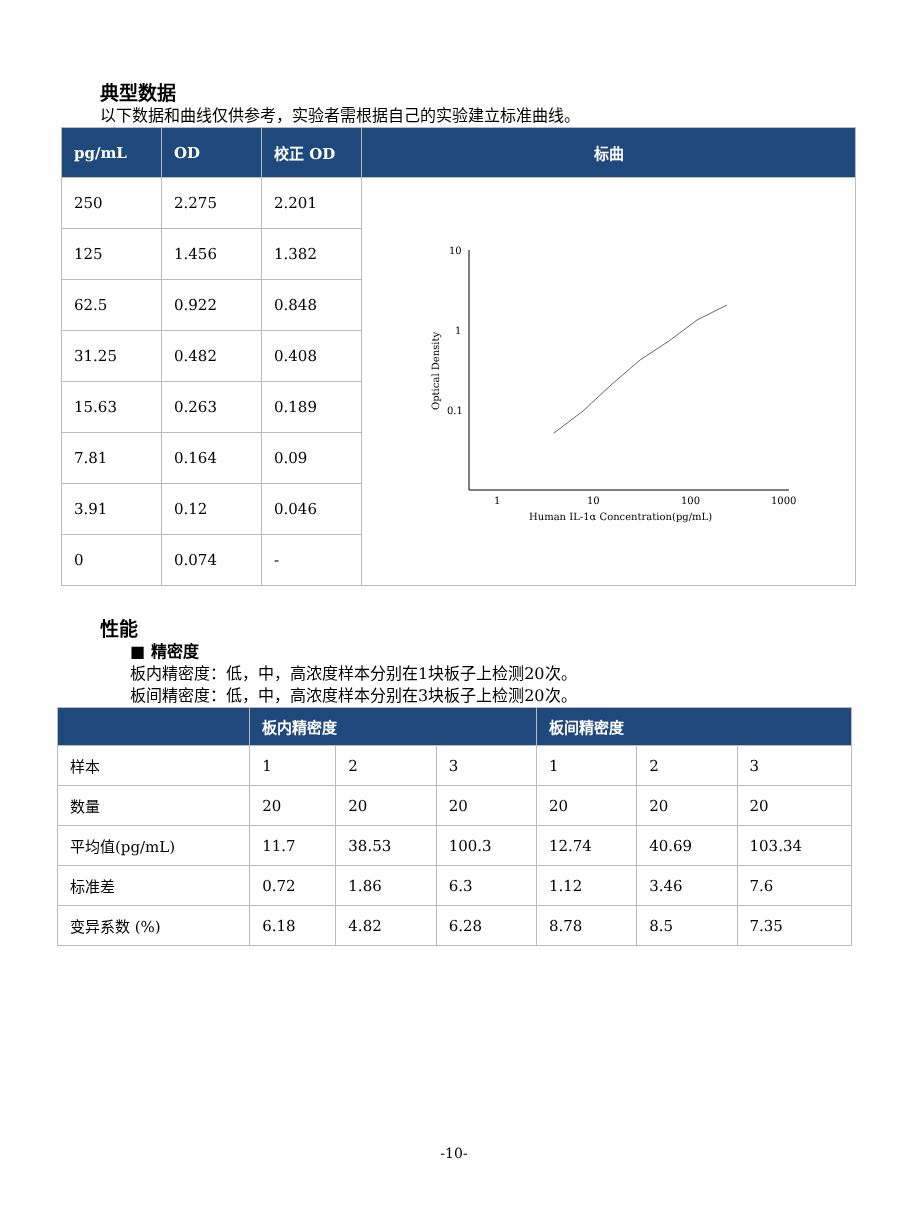典型数据
以下数据和曲线仅供参考，实验者需根据自己的实验建立标准曲线。
| pg/mL | OD | 校正 OD | 标曲 |
| --- | --- | --- | --- |
| 250 | 2.275 | 2.201 | 10 1 0.1 1 10 100 1000 Human IL-1α Concentration(pg/mL) Optical Density |
| 125 | 1.456 | 1.382 | |
| 62.5 | 0.922 | 0.848 | |
| 31.25 | 0.482 | 0.408 | |
| 15.63 | 0.263 | 0.189 | |
| 7.81 | 0.164 | 0.09 | |
| 3.91 | 0.12 | 0.046 | |
| 0 | 0.074 | - | |
性能
■ 精密度
板内精密度：低，中，高浓度样本分别在1块板子上检测20次。
板间精密度：低，中，高浓度样本分别在3块板子上检测20次。
| | 板内精密度 | | | 板间精密度 | | |
| --- | --- | --- | --- | --- | --- | --- |
| 样本 | 1 | 2 | 3 | 1 | 2 | 3 |
| 数量 | 20 | 20 | 20 | 20 | 20 | 20 |
| 平均值(pg/mL) | 11.7 | 38.53 | 100.3 | 12.74 | 40.69 | 103.34 |
| 标准差 | 0.72 | 1.86 | 6.3 | 1.12 | 3.46 | 7.6 |
| 变异系数 (%) | 6.18 | 4.82 | 6.28 | 8.78 | 8.5 | 7.35 |
-10-